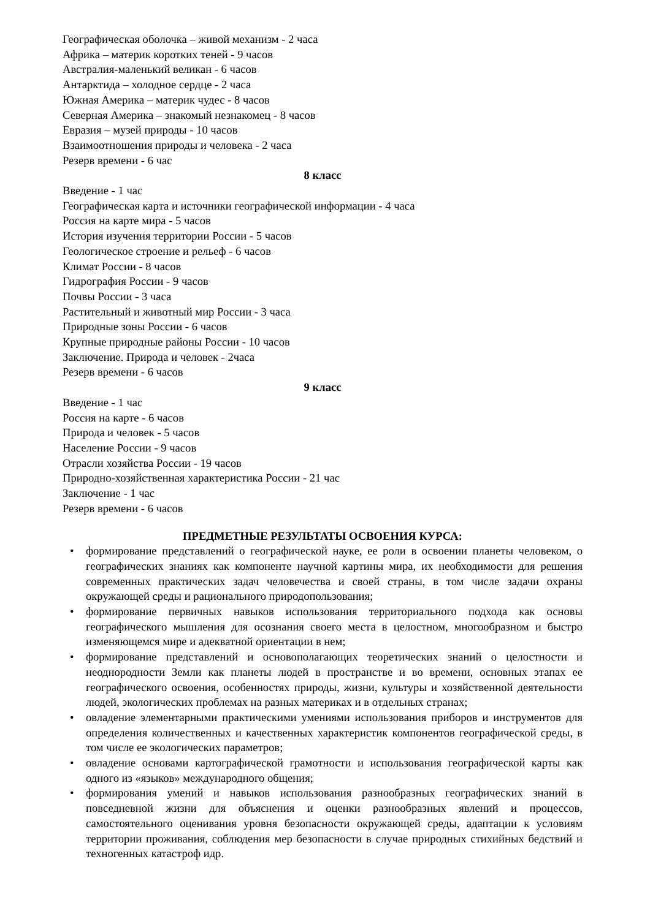Географическая оболочка – живой механизм - 2 часа
Африка – материк коротких теней - 9 часов
Австралия-маленький великан - 6 часов
Антарктида – холодное сердце - 2 часа
Южная Америка – материк чудес - 8 часов
Северная Америка – знакомый незнакомец - 8 часов
Евразия – музей природы - 10 часов
Взаимоотношения природы и человека - 2 часа
Резерв времени - 6 час
8 класс
Введение - 1 час
Географическая карта и источники географической информации - 4 часа
Россия на карте мира - 5 часов
История изучения территории России - 5 часов
Геологическое строение и рельеф - 6 часов
Климат России - 8 часов
Гидрография России - 9 часов
Почвы России - 3 часа
Растительный и животный мир России - 3 часа
Природные зоны России - 6 часов
Крупные природные районы России - 10 часов
Заключение. Природа и человек - 2часа
Резерв времени - 6 часов
9 класс
Введение - 1 час
Россия на карте - 6 часов
Природа и человек - 5 часов
Население России - 9 часов
Отрасли хозяйства России - 19 часов
Природно-хозяйственная характеристика России - 21 час
Заключение - 1 час
Резерв времени - 6 часов
ПРЕДМЕТНЫЕ РЕЗУЛЬТАТЫ ОСВОЕНИЯ КУРСА:
• формирование представлений о географической науке, ее роли в освоении планеты человеком, о географических знаниях как компоненте научной картины мира, их необходимости для решения современных практических задач человечества и своей страны, в том числе задачи охраны окружающей среды и рационального природопользования;
• формирование первичных навыков использования территориального подхода как основы географического мышления для осознания своего места в целостном, многообразном и быстро изменяющемся мире и адекватной ориентации в нем;
• формирование представлений и основополагающих теоретических знаний о целостности и неоднородности Земли как планеты людей в пространстве и во времени, основных этапах ее географического освоения, особенностях природы, жизни, культуры и хозяйственной деятельности людей, экологических проблемах на разных материках и в отдельных странах;
• овладение элементарными практическими умениями использования приборов и инструментов для определения количественных и качественных характеристик компонентов географической среды, в том числе ее экологических параметров;
• овладение основами картографической грамотности и использования географической карты как одного из «языков» международного общения;
• формирования умений и навыков использования разнообразных географических знаний в повседневной жизни для объяснения и оценки разнообразных явлений и процессов, самостоятельного оценивания уровня безопасности окружающей среды, адаптации к условиям территории проживания, соблюдения мер безопасности в случае природных стихийных бедствий и техногенных катастроф идр.